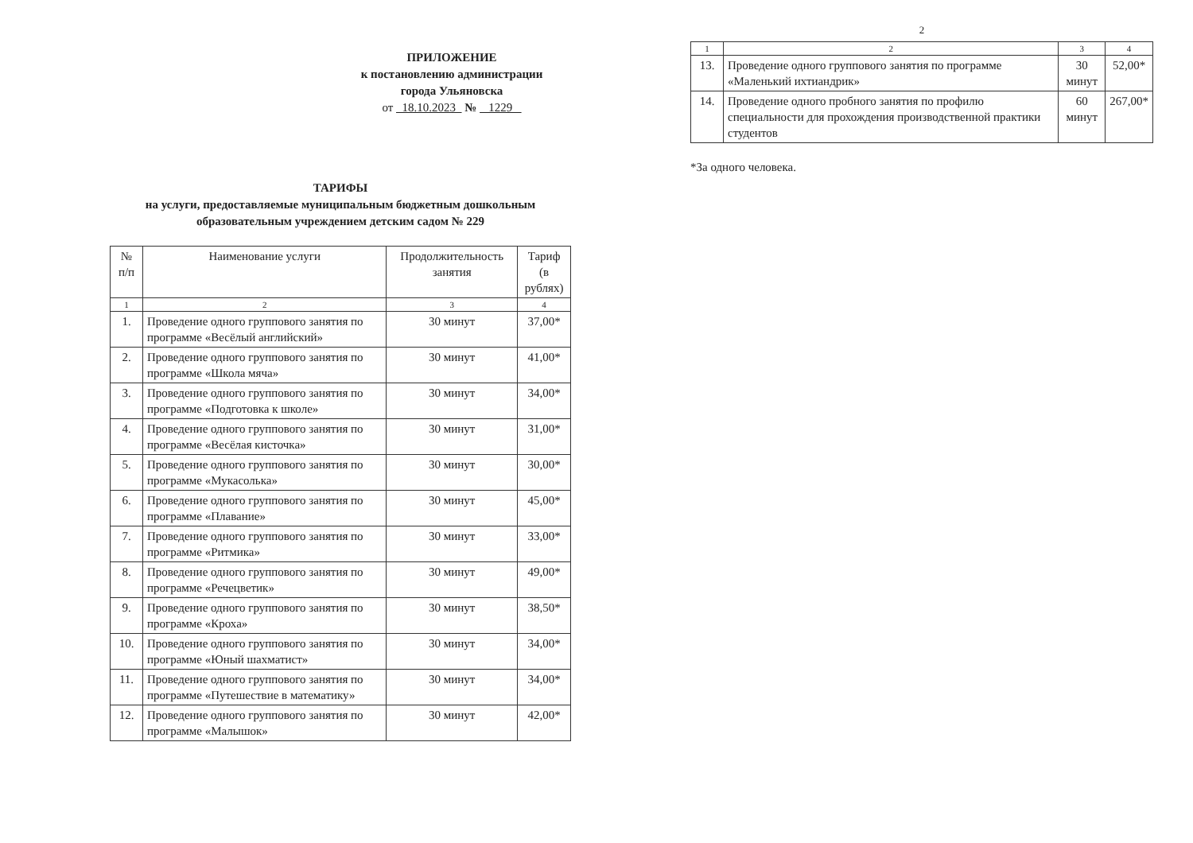ПРИЛОЖЕНИЕ
к постановлению администрации
города Ульяновска
от 18.10.2023 № 1229
ТАРИФЫ
на услуги, предоставляемые муниципальным бюджетным дошкольным
образовательным учреждением детским садом № 229
| № п/п | Наименование услуги | Продолжительность занятия | Тариф (в рублях) |
| --- | --- | --- | --- |
| 1 | 2 | 3 | 4 |
| 1. | Проведение одного группового занятия по программе «Весёлый английский» | 30 минут | 37,00* |
| 2. | Проведение одного группового занятия по программе «Школа мяча» | 30 минут | 41,00* |
| 3. | Проведение одного группового занятия по программе «Подготовка к школе» | 30 минут | 34,00* |
| 4. | Проведение одного группового занятия по программе «Весёлая кисточка» | 30 минут | 31,00* |
| 5. | Проведение одного группового занятия по программе «Мукасолька» | 30 минут | 30,00* |
| 6. | Проведение одного группового занятия по программе «Плавание» | 30 минут | 45,00* |
| 7. | Проведение одного группового занятия по программе «Ритмика» | 30 минут | 33,00* |
| 8. | Проведение одного группового занятия по программе «Речецветик» | 30 минут | 49,00* |
| 9. | Проведение одного группового занятия по программе «Кроха» | 30 минут | 38,50* |
| 10. | Проведение одного группового занятия по программе «Юный шахматист» | 30 минут | 34,00* |
| 11. | Проведение одного группового занятия по программе «Путешествие в математику» | 30 минут | 34,00* |
| 12. | Проведение одного группового занятия по программе «Малышок» | 30 минут | 42,00* |
2
| 1 | 2 | 3 | 4 |
| 13. | Проведение одного группового занятия по программе «Маленький ихтиандрик» | 30 минут | 52,00* |
| 14. | Проведение одного пробного занятия по профилю специальности для прохождения производственной практики студентов | 60 минут | 267,00* |
*За одного человека.